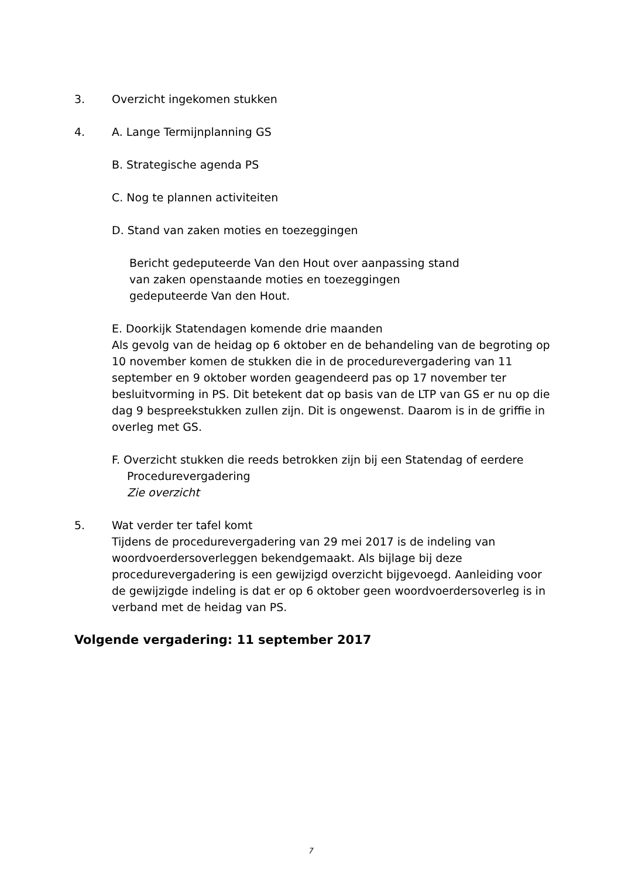3. Overzicht ingekomen stukken
4. A. Lange Termijnplanning GS
B. Strategische agenda PS
C. Nog te plannen activiteiten
D. Stand van zaken moties en toezeggingen
Bericht gedeputeerde Van den Hout over aanpassing stand
van zaken openstaande moties en toezeggingen
gedeputeerde Van den Hout.
E. Doorkijk Statendagen komende drie maanden
Als gevolg van de heidag op 6 oktober en de behandeling van de begroting op 10 november komen de stukken die in de procedurevergadering van 11 september en 9 oktober worden geagendeerd pas op 17 november ter besluitvorming in PS. Dit betekent dat op basis van de LTP van GS er nu op die dag 9 bespreekstukken zullen zijn. Dit is ongewenst. Daarom is in de griffie in overleg met GS.
F. Overzicht stukken die reeds betrokken zijn bij een Statendag of eerdere
Procedurevergadering
Zie overzicht
5. Wat verder ter tafel komt
Tijdens de procedurevergadering van 29 mei 2017 is de indeling van woordvoerdersoverleggen bekendgemaakt. Als bijlage bij deze procedurevergadering is een gewijzigd overzicht bijgevoegd. Aanleiding voor de gewijzigde indeling is dat er op 6 oktober geen woordvoerdersoverleg is in verband met de heidag van PS.
Volgende vergadering: 11 september 2017
7